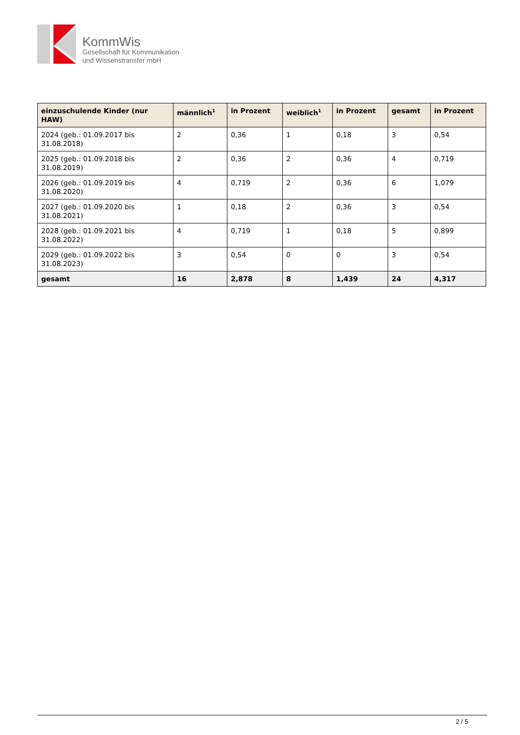KommWis
Gesellschaft für Kommunikation
und Wissenstransfer mbH
| einzuschulende Kinder (nur HAW) | männlich<sup>1</sup> | in Prozent | weiblich<sup>1</sup> | in Prozent | gesamt | in Prozent |
| --- | --- | --- | --- | --- | --- | --- |
| 2024 (geb.: 01.09.2017 bis 31.08.2018) | 2 | 0,36 | 1 | 0,18 | 3 | 0,54 |
| 2025 (geb.: 01.09.2018 bis 31.08.2019) | 2 | 0,36 | 2 | 0,36 | 4 | 0,719 |
| 2026 (geb.: 01.09.2019 bis 31.08.2020) | 4 | 0,719 | 2 | 0,36 | 6 | 1,079 |
| 2027 (geb.: 01.09.2020 bis 31.08.2021) | 1 | 0,18 | 2 | 0,36 | 3 | 0,54 |
| 2028 (geb.: 01.09.2021 bis 31.08.2022) | 4 | 0,719 | 1 | 0,18 | 5 | 0,899 |
| 2029 (geb.: 01.09.2022 bis 31.08.2023) | 3 | 0,54 | 0 | 0 | 3 | 0,54 |
| gesamt | 16 | 2,878 | 8 | 1,439 | 24 | 4,317 |
2 / 5